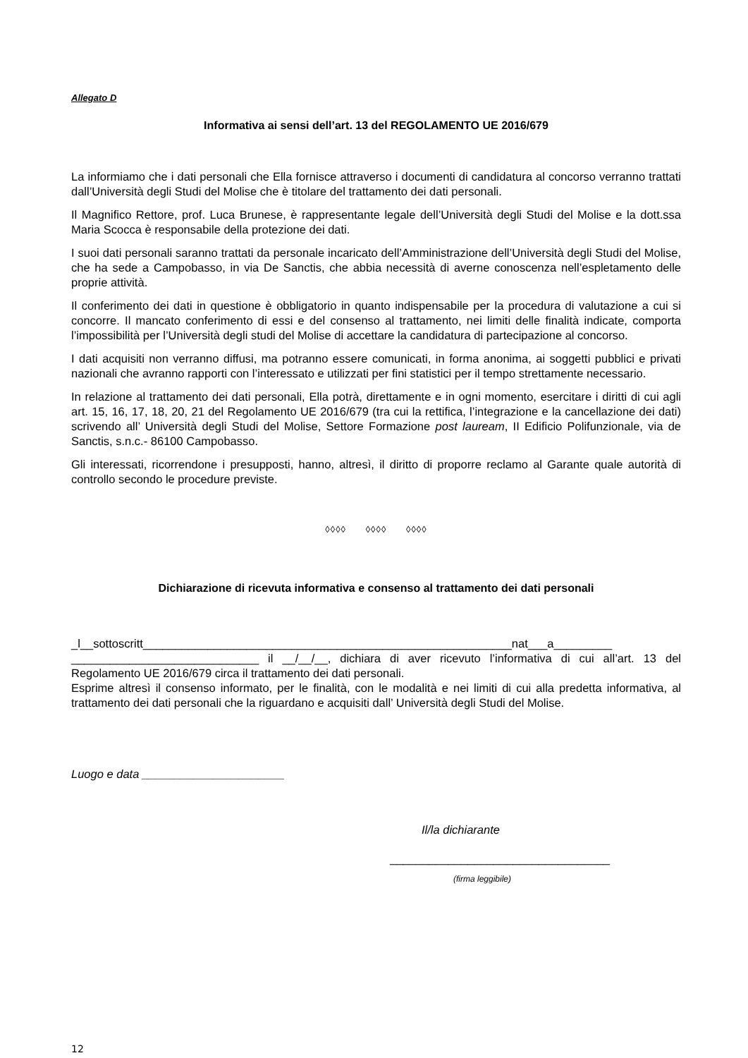Allegato D
Informativa ai sensi dell’art. 13 del REGOLAMENTO UE 2016/679
La informiamo che i dati personali che Ella fornisce attraverso i documenti di candidatura al concorso verranno trattati dall’Università degli Studi del Molise che è titolare del trattamento dei dati personali.
Il Magnifico Rettore, prof. Luca Brunese, è rappresentante legale dell’Università degli Studi del Molise e la dott.ssa Maria Scocca è responsabile della protezione dei dati.
I suoi dati personali saranno trattati da personale incaricato dell’Amministrazione dell’Università degli Studi del Molise, che ha sede a Campobasso, in via De Sanctis, che abbia necessità di averne conoscenza nell’espletamento delle proprie attività.
Il conferimento dei dati in questione è obbligatorio in quanto indispensabile per la procedura di valutazione a cui si concorre. Il mancato conferimento di essi e del consenso al trattamento, nei limiti delle finalità indicate, comporta l’impossibilità per l’Università degli studi del Molise di accettare la candidatura di partecipazione al concorso.
I dati acquisiti non verranno diffusi, ma potranno essere comunicati, in forma anonima, ai soggetti pubblici e privati nazionali che avranno rapporti con l’interessato e utilizzati per fini statistici per il tempo strettamente necessario.
In relazione al trattamento dei dati personali, Ella potrà, direttamente e in ogni momento, esercitare i diritti di cui agli art. 15, 16, 17, 18, 20, 21 del Regolamento UE 2016/679 (tra cui la rettifica, l’integrazione e la cancellazione dei dati) scrivendo all’ Università degli Studi del Molise, Settore Formazione post lauream, II Edificio Polifunzionale, via de Sanctis, s.n.c.- 86100 Campobasso.
Gli interessati, ricorrendone i presupposti, hanno, altresì, il diritto di proporre reclamo al Garante quale autorità di controllo secondo le procedure previste.
◊◊◊◊ ◊◊◊◊ ◊◊◊◊
Dichiarazione di ricevuta informativa e consenso al trattamento dei dati personali
_l__sottoscritt_________________________________________________________nat___a_________ _____________________________ il __/__/__, dichiara di aver ricevuto l’informativa di cui all’art. 13 del Regolamento UE 2016/679 circa il trattamento dei dati personali.
Esprime altresì il consenso informato, per le finalità, con le modalità e nei limiti di cui alla predetta informativa, al trattamento dei dati personali che la riguardano e acquisiti dall’ Università degli Studi del Molise.
Luogo e data ______________________
Il/la dichiarante
__________________________________
(firma leggibile)
12